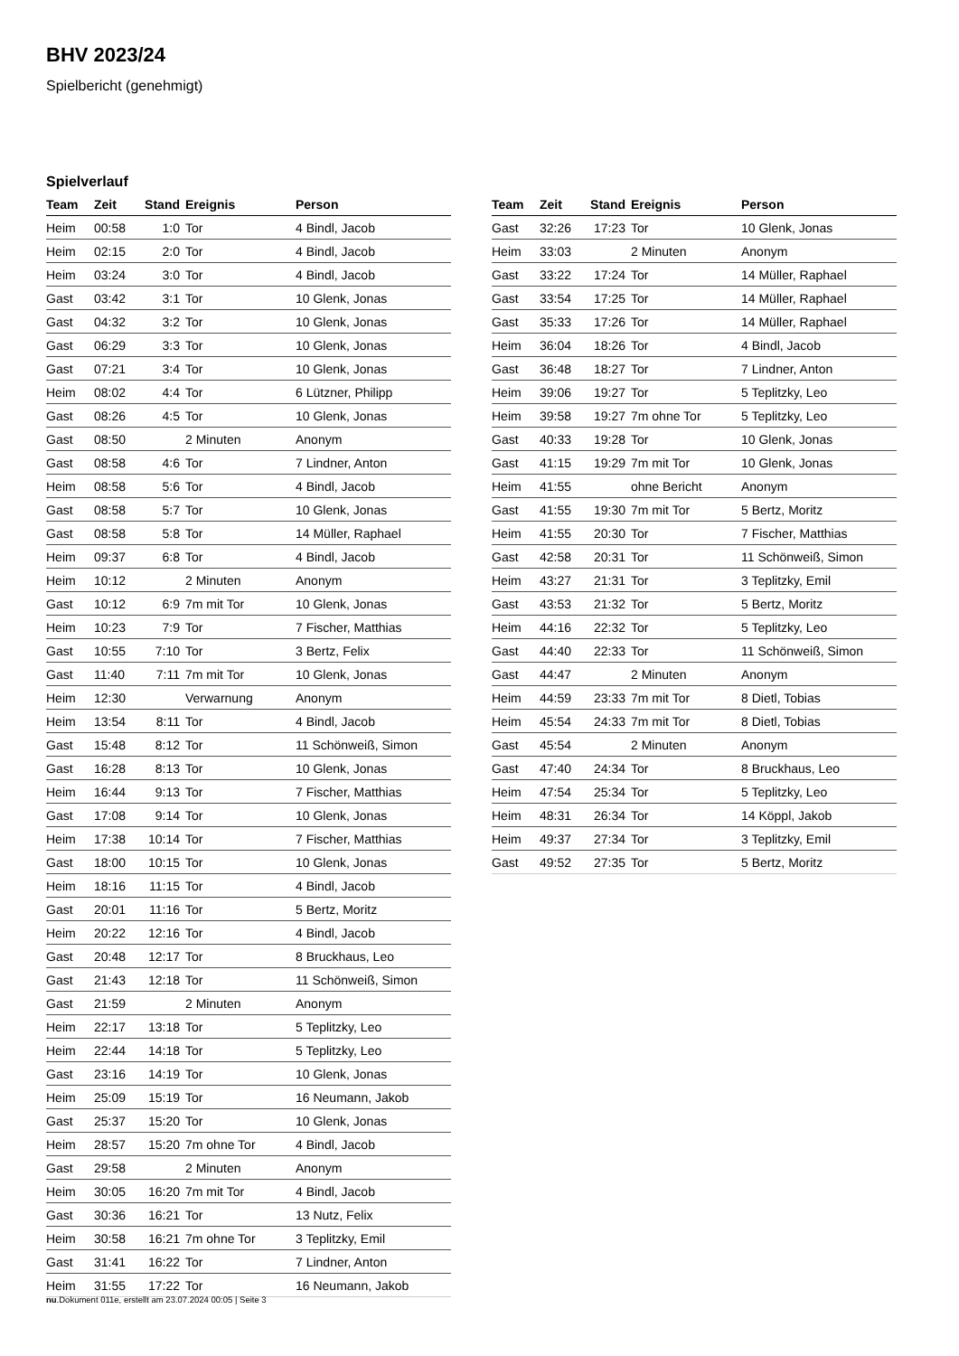BHV 2023/24
Spielbericht (genehmigt)
Spielverlauf
| Team | Zeit | Stand | Ereignis | Person |
| --- | --- | --- | --- | --- |
| Heim | 00:58 | 1:0 | Tor | 4 Bindl, Jacob |
| Heim | 02:15 | 2:0 | Tor | 4 Bindl, Jacob |
| Heim | 03:24 | 3:0 | Tor | 4 Bindl, Jacob |
| Gast | 03:42 | 3:1 | Tor | 10 Glenk, Jonas |
| Gast | 04:32 | 3:2 | Tor | 10 Glenk, Jonas |
| Gast | 06:29 | 3:3 | Tor | 10 Glenk, Jonas |
| Gast | 07:21 | 3:4 | Tor | 10 Glenk, Jonas |
| Heim | 08:02 | 4:4 | Tor | 6 Lützner, Philipp |
| Gast | 08:26 | 4:5 | Tor | 10 Glenk, Jonas |
| Gast | 08:50 | | 2 Minuten | Anonym |
| Gast | 08:58 | 4:6 | Tor | 7 Lindner, Anton |
| Heim | 08:58 | 5:6 | Tor | 4 Bindl, Jacob |
| Gast | 08:58 | 5:7 | Tor | 10 Glenk, Jonas |
| Gast | 08:58 | 5:8 | Tor | 14 Müller, Raphael |
| Heim | 09:37 | 6:8 | Tor | 4 Bindl, Jacob |
| Heim | 10:12 | | 2 Minuten | Anonym |
| Gast | 10:12 | 6:9 | 7m mit Tor | 10 Glenk, Jonas |
| Heim | 10:23 | 7:9 | Tor | 7 Fischer, Matthias |
| Gast | 10:55 | 7:10 | Tor | 3 Bertz, Felix |
| Gast | 11:40 | 7:11 | 7m mit Tor | 10 Glenk, Jonas |
| Heim | 12:30 | | Verwarnung | Anonym |
| Heim | 13:54 | 8:11 | Tor | 4 Bindl, Jacob |
| Gast | 15:48 | 8:12 | Tor | 11 Schönweiß, Simon |
| Gast | 16:28 | 8:13 | Tor | 10 Glenk, Jonas |
| Heim | 16:44 | 9:13 | Tor | 7 Fischer, Matthias |
| Gast | 17:08 | 9:14 | Tor | 10 Glenk, Jonas |
| Heim | 17:38 | 10:14 | Tor | 7 Fischer, Matthias |
| Gast | 18:00 | 10:15 | Tor | 10 Glenk, Jonas |
| Heim | 18:16 | 11:15 | Tor | 4 Bindl, Jacob |
| Gast | 20:01 | 11:16 | Tor | 5 Bertz, Moritz |
| Heim | 20:22 | 12:16 | Tor | 4 Bindl, Jacob |
| Gast | 20:48 | 12:17 | Tor | 8 Bruckhaus, Leo |
| Gast | 21:43 | 12:18 | Tor | 11 Schönweiß, Simon |
| Gast | 21:59 | | 2 Minuten | Anonym |
| Heim | 22:17 | 13:18 | Tor | 5 Teplitzky, Leo |
| Heim | 22:44 | 14:18 | Tor | 5 Teplitzky, Leo |
| Gast | 23:16 | 14:19 | Tor | 10 Glenk, Jonas |
| Heim | 25:09 | 15:19 | Tor | 16 Neumann, Jakob |
| Gast | 25:37 | 15:20 | Tor | 10 Glenk, Jonas |
| Heim | 28:57 | 15:20 | 7m ohne Tor | 4 Bindl, Jacob |
| Gast | 29:58 | | 2 Minuten | Anonym |
| Heim | 30:05 | 16:20 | 7m mit Tor | 4 Bindl, Jacob |
| Gast | 30:36 | 16:21 | Tor | 13 Nutz, Felix |
| Heim | 30:58 | 16:21 | 7m ohne Tor | 3 Teplitzky, Emil |
| Gast | 31:41 | 16:22 | Tor | 7 Lindner, Anton |
| Heim | 31:55 | 17:22 | Tor | 16 Neumann, Jakob |
| Team | Zeit | Stand | Ereignis | Person |
| --- | --- | --- | --- | --- |
| Gast | 32:26 | 17:23 | Tor | 10 Glenk, Jonas |
| Heim | 33:03 | | 2 Minuten | Anonym |
| Gast | 33:22 | 17:24 | Tor | 14 Müller, Raphael |
| Gast | 33:54 | 17:25 | Tor | 14 Müller, Raphael |
| Gast | 35:33 | 17:26 | Tor | 14 Müller, Raphael |
| Heim | 36:04 | 18:26 | Tor | 4 Bindl, Jacob |
| Gast | 36:48 | 18:27 | Tor | 7 Lindner, Anton |
| Heim | 39:06 | 19:27 | Tor | 5 Teplitzky, Leo |
| Heim | 39:58 | 19:27 | 7m ohne Tor | 5 Teplitzky, Leo |
| Gast | 40:33 | 19:28 | Tor | 10 Glenk, Jonas |
| Gast | 41:15 | 19:29 | 7m mit Tor | 10 Glenk, Jonas |
| Heim | 41:55 | | ohne Bericht | Anonym |
| Gast | 41:55 | 19:30 | 7m mit Tor | 5 Bertz, Moritz |
| Heim | 41:55 | 20:30 | Tor | 7 Fischer, Matthias |
| Gast | 42:58 | 20:31 | Tor | 11 Schönweiß, Simon |
| Heim | 43:27 | 21:31 | Tor | 3 Teplitzky, Emil |
| Gast | 43:53 | 21:32 | Tor | 5 Bertz, Moritz |
| Heim | 44:16 | 22:32 | Tor | 5 Teplitzky, Leo |
| Gast | 44:40 | 22:33 | Tor | 11 Schönweiß, Simon |
| Gast | 44:47 | | 2 Minuten | Anonym |
| Heim | 44:59 | 23:33 | 7m mit Tor | 8 Dietl, Tobias |
| Heim | 45:54 | 24:33 | 7m mit Tor | 8 Dietl, Tobias |
| Gast | 45:54 | | 2 Minuten | Anonym |
| Gast | 47:40 | 24:34 | Tor | 8 Bruckhaus, Leo |
| Heim | 47:54 | 25:34 | Tor | 5 Teplitzky, Leo |
| Heim | 48:31 | 26:34 | Tor | 14 Köppl, Jakob |
| Heim | 49:37 | 27:34 | Tor | 3 Teplitzky, Emil |
| Gast | 49:52 | 27:35 | Tor | 5 Bertz, Moritz |
nu.Dokument 011e, erstellt am 23.07.2024 00:05 | Seite 3